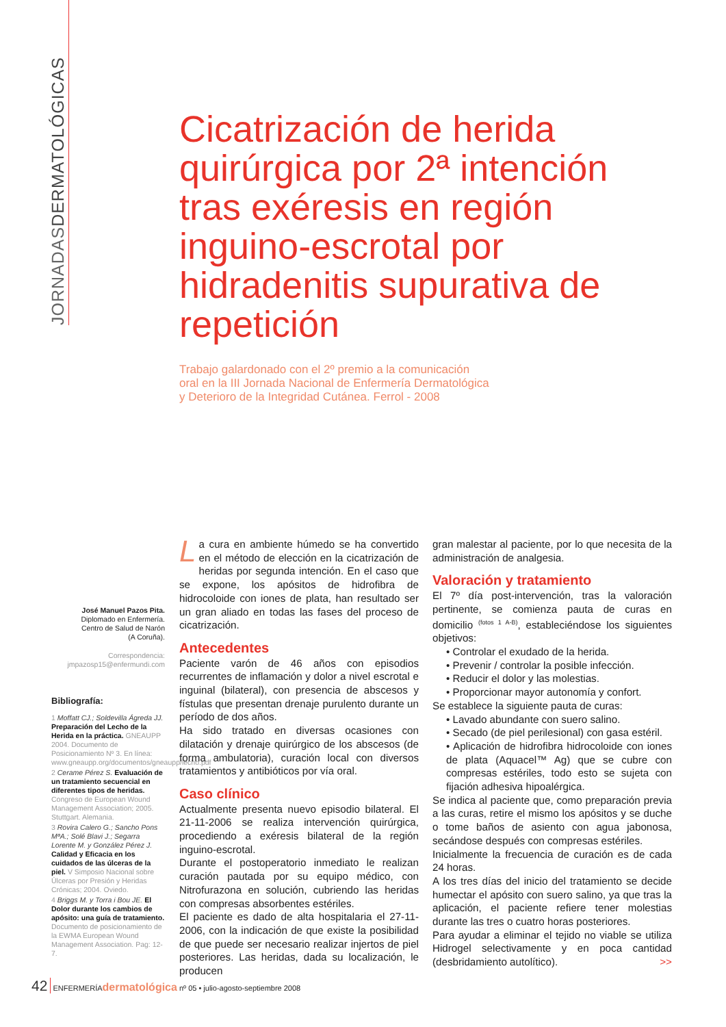JORNADASDERMATOLÓGICAS
Cicatrización de herida quirúrgica por 2ª intención tras exéresis en región inguino-escrotal por hidradenitis supurativa de repetición
Trabajo galardonado con el 2º premio a la comunicación
oral en la III Jornada Nacional de Enfermería Dermatológica
y Deterioro de la Integridad Cutánea. Ferrol - 2008
José Manuel Pazos Pita.
Diplomado en Enfermería.
Centro de Salud de Narón
(A Coruña).
Correspondencia:
jmpazosp15@enfermundi.com
Bibliografía:
1 Moffatt CJ.; Soldevilla Ágreda JJ. Preparación del Lecho de la Herida en la práctica. GNEAUPP 2004. Documento de Posicionamiento Nº 3. En línea: www.gneaupp.org/documentos/gneaupp/lecho.pdf
2 Cerame Pérez S. Evaluación de un tratamiento secuencial en diferentes tipos de heridas. Congreso de European Wound Management Association; 2005. Stuttgart. Alemania.
3 Rovira Calero G.; Sancho Pons MªA.; Solé Blavi J.; Segarra Lorente M. y González Pérez J. Calidad y Eficacia en los cuidados de las úlceras de la piel. V Simposio Nacional sobre Úlceras por Presión y Heridas Crónicas; 2004. Oviedo.
4 Briggs M. y Torra i Bou JE. El Dolor durante los cambios de apósito: una guía de tratamiento. Documento de posicionamiento de la EWMA European Wound Management Association. Pag: 12-7.
La cura en ambiente húmedo se ha convertido en el método de elección en la cicatrización de heridas por segunda intención. En el caso que se expone, los apósitos de hidrofibra de hidrocoloide con iones de plata, han resultado ser un gran aliado en todas las fases del proceso de cicatrización.
Antecedentes
Paciente varón de 46 años con episodios recurrentes de inflamación y dolor a nivel escrotal e inguinal (bilateral), con presencia de abscesos y fístulas que presentan drenaje purulento durante un período de dos años.
Ha sido tratado en diversas ocasiones con dilatación y drenaje quirúrgico de los abscesos (de forma ambulatoria), curación local con diversos tratamientos y antibióticos por vía oral.
Caso clínico
Actualmente presenta nuevo episodio bilateral. El 21-11-2006 se realiza intervención quirúrgica, procediendo a exéresis bilateral de la región inguino-escrotal.
Durante el postoperatorio inmediato le realizan curación pautada por su equipo médico, con Nitrofurazona en solución, cubriendo las heridas con compresas absorbentes estériles.
El paciente es dado de alta hospitalaria el 27-11-2006, con la indicación de que existe la posibilidad de que puede ser necesario realizar injertos de piel posteriores. Las heridas, dada su localización, le producen
gran malestar al paciente, por lo que necesita de la administración de analgesia.
Valoración y tratamiento
El 7º día post-intervención, tras la valoración pertinente, se comienza pauta de curas en domicilio <sup>(fotos 1 A-B)</sup>, estableciéndose los siguientes objetivos:
• Controlar el exudado de la herida.
• Prevenir / controlar la posible infección.
• Reducir el dolor y las molestias.
• Proporcionar mayor autonomía y confort.
Se establece la siguiente pauta de curas:
• Lavado abundante con suero salino.
• Secado (de piel perilesional) con gasa estéril.
• Aplicación de hidrofibra hidrocoloide con iones de plata (Aquacel™ Ag) que se cubre con compresas estériles, todo esto se sujeta con fijación adhesiva hipoalérgica.
Se indica al paciente que, como preparación previa a las curas, retire el mismo los apósitos y se duche o tome baños de asiento con agua jabonosa, secándose después con compresas estériles.
Inicialmente la frecuencia de curación es de cada 24 horas.
A los tres días del inicio del tratamiento se decide humectar el apósito con suero salino, ya que tras la aplicación, el paciente refiere tener molestias durante las tres o cuatro horas posteriores.
Para ayudar a eliminar el tejido no viable se utiliza Hidrogel selectivamente y en poca cantidad (desbridamiento autolítico). >>
42 ENFERMERÍAdermatológica nº 05 • julio-agosto-septiembre 2008